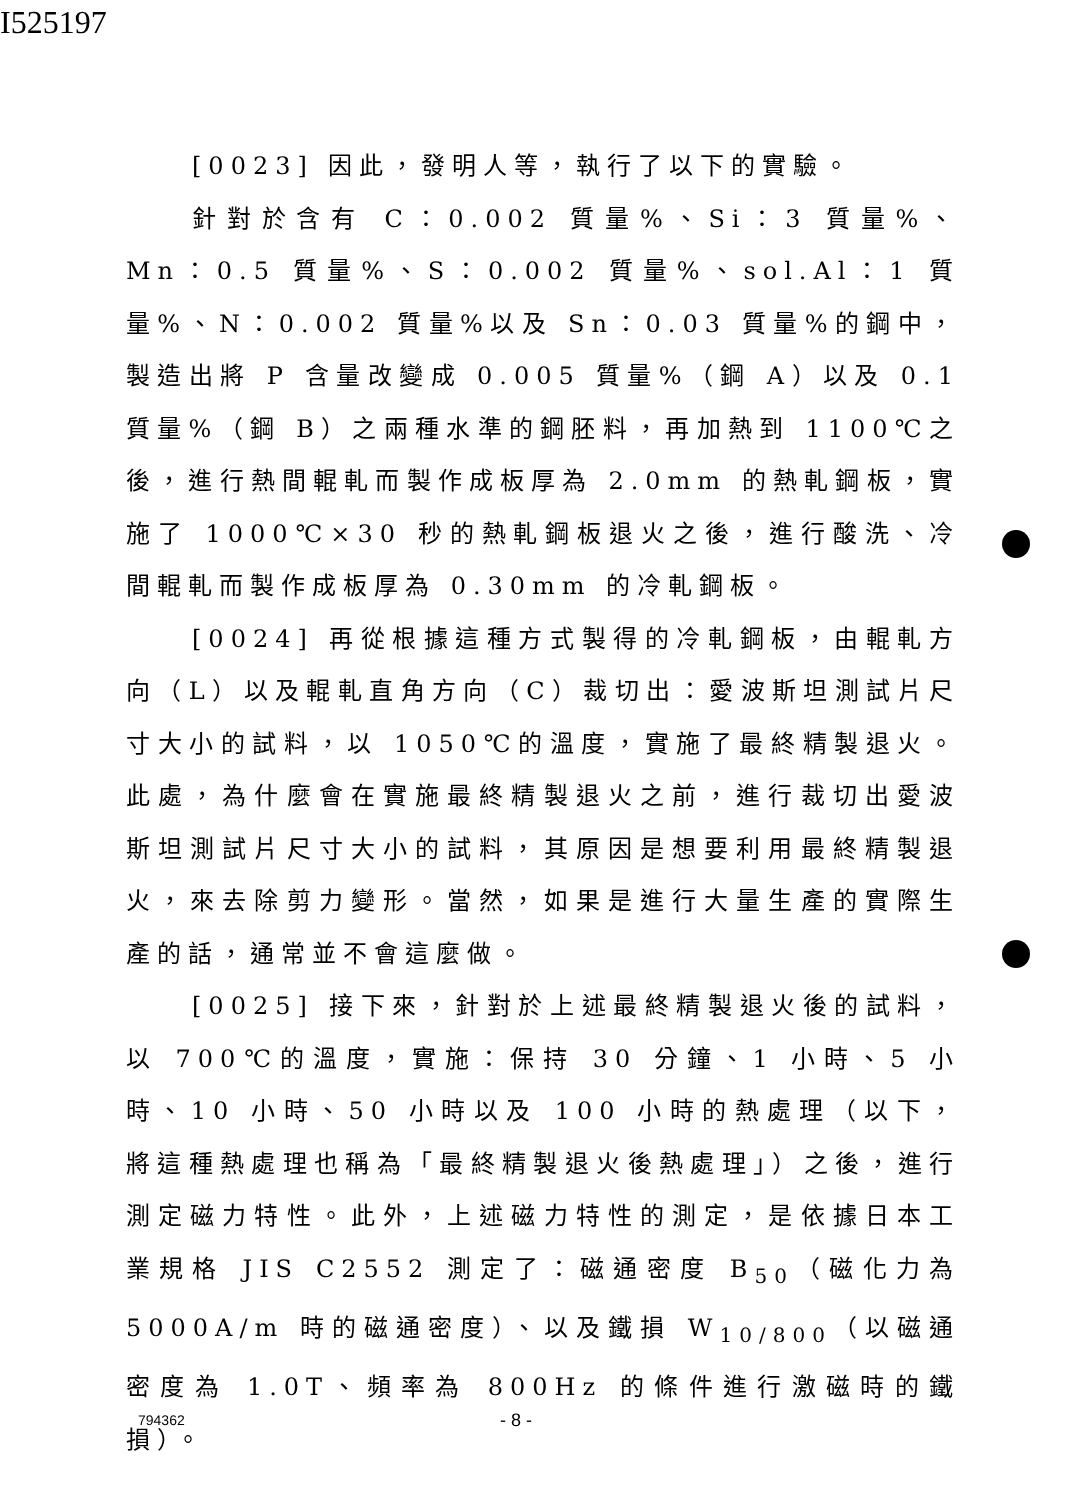I525197
[0023] 因此，發明人等，執行了以下的實驗。
針對於含有 C：0.002 質量%、Si：3 質量%、Mn：0.5 質量%、S：0.002 質量%、sol.Al：1 質量%、N：0.002 質量%以及 Sn：0.03 質量%的鋼中，製造出將 P 含量改變成 0.005 質量%（鋼 A）以及 0.1 質量%（鋼 B）之兩種水準的鋼胚料，再加熱到 1100℃之後，進行熱間輥軋而製作成板厚為 2.0mm 的熱軋鋼板，實施了 1000℃×30 秒的熱軋鋼板退火之後，進行酸洗、冷間輥軋而製作成板厚為 0.30mm 的冷軋鋼板。
[0024] 再從根據這種方式製得的冷軋鋼板，由輥軋方向（L）以及輥軋直角方向（C）裁切出：愛波斯坦測試片尺寸大小的試料，以 1050℃的溫度，實施了最終精製退火。此處，為什麼會在實施最終精製退火之前，進行裁切出愛波斯坦測試片尺寸大小的試料，其原因是想要利用最終精製退火，來去除剪力變形。當然，如果是進行大量生產的實際生產的話，通常並不會這麼做。
[0025] 接下來，針對於上述最終精製退火後的試料，以 700℃的溫度，實施：保持 30 分鐘、1 小時、5 小時、10 小時、50 小時以及 100 小時的熱處理（以下，將這種熱處理也稱為「最終精製退火後熱處理」）之後，進行測定磁力特性。此外，上述磁力特性的測定，是依據日本工業規格 JIS C2552 測定了：磁通密度 B<sub>50</sub>（磁化力為 5000A/m 時的磁通密度）、以及鐵損 W<sub>10/800</sub>（以磁通密度為 1.0T、頻率為 800Hz 的條件進行激磁時的鐵損）。
794362 - 8 -